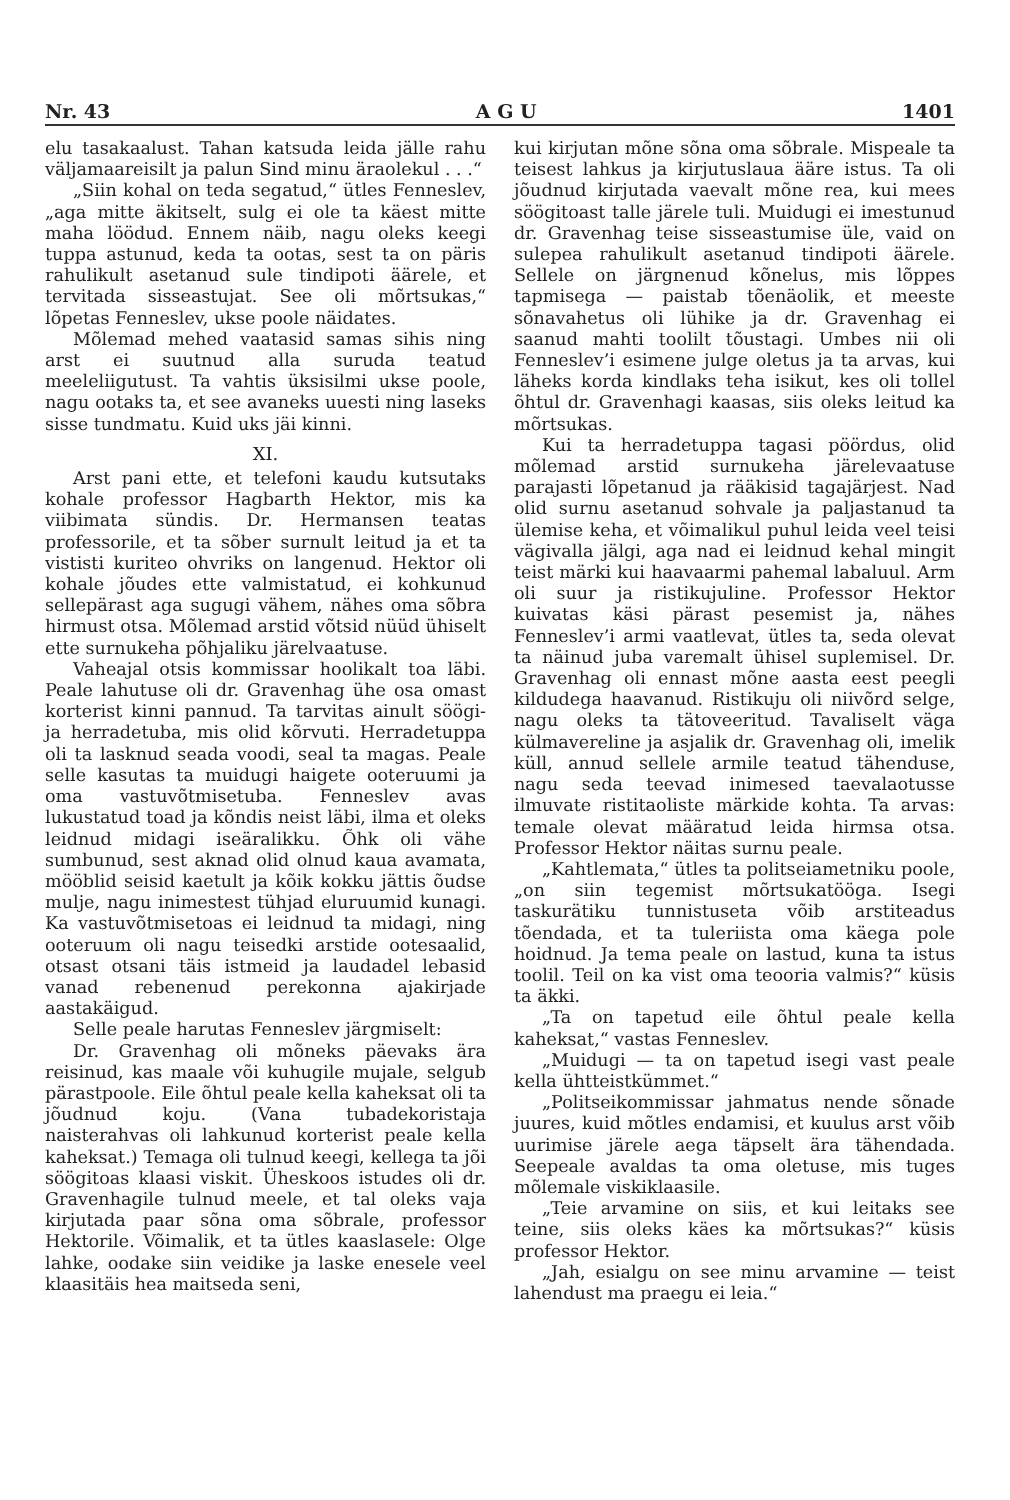Nr. 43 A G U 1401
elu tasakaalust. Tahan katsuda leida jälle rahu väljamaareisilt ja palun Sind minu äraolekul . . .“
„Siin kohal on teda segatud,“ ütles Fenneslev, „aga mitte äkitselt, sulg ei ole ta käest mitte maha löödud. Ennem näib, nagu oleks keegi tuppa astunud, keda ta ootas, sest ta on päris rahulikult asetanud sule tindipoti äärele, et tervitada sisseastujat. See oli mõrtsukas,“ lõpetas Fenneslev, ukse poole näidates.
Mõlemad mehed vaatasid samas sihis ning arst ei suutnud alla suruda teatud meeleliigutust. Ta vahtis üksisilmi ukse poole, nagu ootaks ta, et see avaneks uuesti ning laseks sisse tundmatu. Kuid uks jäi kinni.
XI.
Arst pani ette, et telefoni kaudu kutsutaks kohale professor Hagbarth Hektor, mis ka viibimata sündis. Dr. Hermansen teatas professorile, et ta sõber surnult leitud ja et ta vististi kuriteo ohvriks on langenud. Hektor oli kohale jõudes ette valmistatud, ei kohkunud sellepärast aga sugugi vähem, nähes oma sõbra hirmust otsa. Mõlemad arstid võtsid nüüd ühiselt ette surnukeha põhjaliku järelvaatuse.
Vaheajal otsis kommissar hoolikalt toa läbi. Peale lahutuse oli dr. Gravenhag ühe osa omast korterist kinni pannud. Ta tarvitas ainult söögi- ja herradetuba, mis olid kõrvuti. Herradetuppa oli ta lasknud seada voodi, seal ta magas. Peale selle kasutas ta muidugi haigete ooteruumi ja oma vastuvõtmisetuba. Fenneslev avas lukustatud toad ja kõndis neist läbi, ilma et oleks leidnud midagi iseäralikku. Õhk oli vähe sumbunud, sest aknad olid olnud kaua avamata, mööblid seisid kaetult ja kõik kokku jättis õudse mulje, nagu inimestest tühjad eluruumid kunagi. Ka vastuvõtmisetoas ei leidnud ta midagi, ning ooteruum oli nagu teisedki arstide ootesaalid, otsast otsani täis istmeid ja laudadel lebasid vanad rebenenud perekonna ajakirjade aastakäigud.
Selle peale harutas Fenneslev järgmiselt:
Dr. Gravenhag oli mõneks päevaks ära reisinud, kas maale või kuhugile mujale, selgub pärastpoole. Eile õhtul peale kella kaheksat oli ta jõudnud koju. (Vana tubadekoristaja naisterahvas oli lahkunud korterist peale kella kaheksat.) Temaga oli tulnud keegi, kellega ta jõi söögitoas klaasi viskit. Üheskoos istudes oli dr. Gravenhagile tulnud meele, et tal oleks vaja kirjutada paar sõna oma sõbrale, professor Hektorile. Võimalik, et ta ütles kaaslasele: Olge lahke, oodake siin veidike ja laske enesele veel klaasitäis hea maitseda seni,
kui kirjutan mõne sõna oma sõbrale. Mispeale ta teisest lahkus ja kirjutuslaua ääre istus. Ta oli jõudnud kirjutada vaevalt mõne rea, kui mees söögitoast talle järele tuli. Muidugi ei imestunud dr. Gravenhag teise sisseastumise üle, vaid on sulepea rahulikult asetanud tindipoti äärele. Sellele on järgnenud kõnelus, mis lõppes tapmisega — paistab tõenäolik, et meeste sõnavahetus oli lühike ja dr. Gravenhag ei saanud mahti toolilt tõustagi. Umbes nii oli Fenneslev’i esimene julge oletus ja ta arvas, kui läheks korda kindlaks teha isikut, kes oli tollel õhtul dr. Gravenhagi kaasas, siis oleks leitud ka mõrtsukas.
Kui ta herradetuppa tagasi pöördus, olid mõlemad arstid surnukeha järelevaatuse parajasti lõpetanud ja rääkisid tagajärjest. Nad olid surnu asetanud sohvale ja paljastanud ta ülemise keha, et võimalikul puhul leida veel teisi vägivalla jälgi, aga nad ei leidnud kehal mingit teist märki kui haavaarmi pahemal labaluul. Arm oli suur ja ristikujuline. Professor Hektor kuivatas käsi pärast pesemist ja, nähes Fenneslev’i armi vaatlevat, ütles ta, seda olevat ta näinud juba varemalt ühisel suplemisel. Dr. Gravenhag oli ennast mõne aasta eest peegli kildudega haavanud. Ristikuju oli niivõrd selge, nagu oleks ta tätoveeritud. Tavaliselt väga külmavereline ja asjalik dr. Gravenhag oli, imelik küll, annud sellele armile teatud tähenduse, nagu seda teevad inimesed taevalaotusse ilmuvate ristitaoliste märkide kohta. Ta arvas: temale olevat määratud leida hirmsa otsa. Professor Hektor näitas surnu peale.
„Kahtlemata,“ ütles ta politseiametniku poole, „on siin tegemist mõrtsukatööga. Isegi taskurätiku tunnistuseta võib arstiteadus tõendada, et ta tuleriista oma käega pole hoidnud. Ja tema peale on lastud, kuna ta istus toolil. Teil on ka vist oma teooria valmis?“ küsis ta äkki.
„Ta on tapetud eile õhtul peale kella kaheksat,“ vastas Fenneslev.
„Muidugi — ta on tapetud isegi vast peale kella ühtteistkümmet.“
„Politseikommissar jahmatus nende sõnade juures, kuid mõtles endamisi, et kuulus arst võib uurimise järele aega täpselt ära tähendada. Seepeale avaldas ta oma oletuse, mis tuges mõlemale viskiklaasile.
„Teie arvamine on siis, et kui leitaks see teine, siis oleks käes ka mõrtsukas?“ küsis professor Hektor.
„Jah, esialgu on see minu arvamine — teist lahendust ma praegu ei leia.“